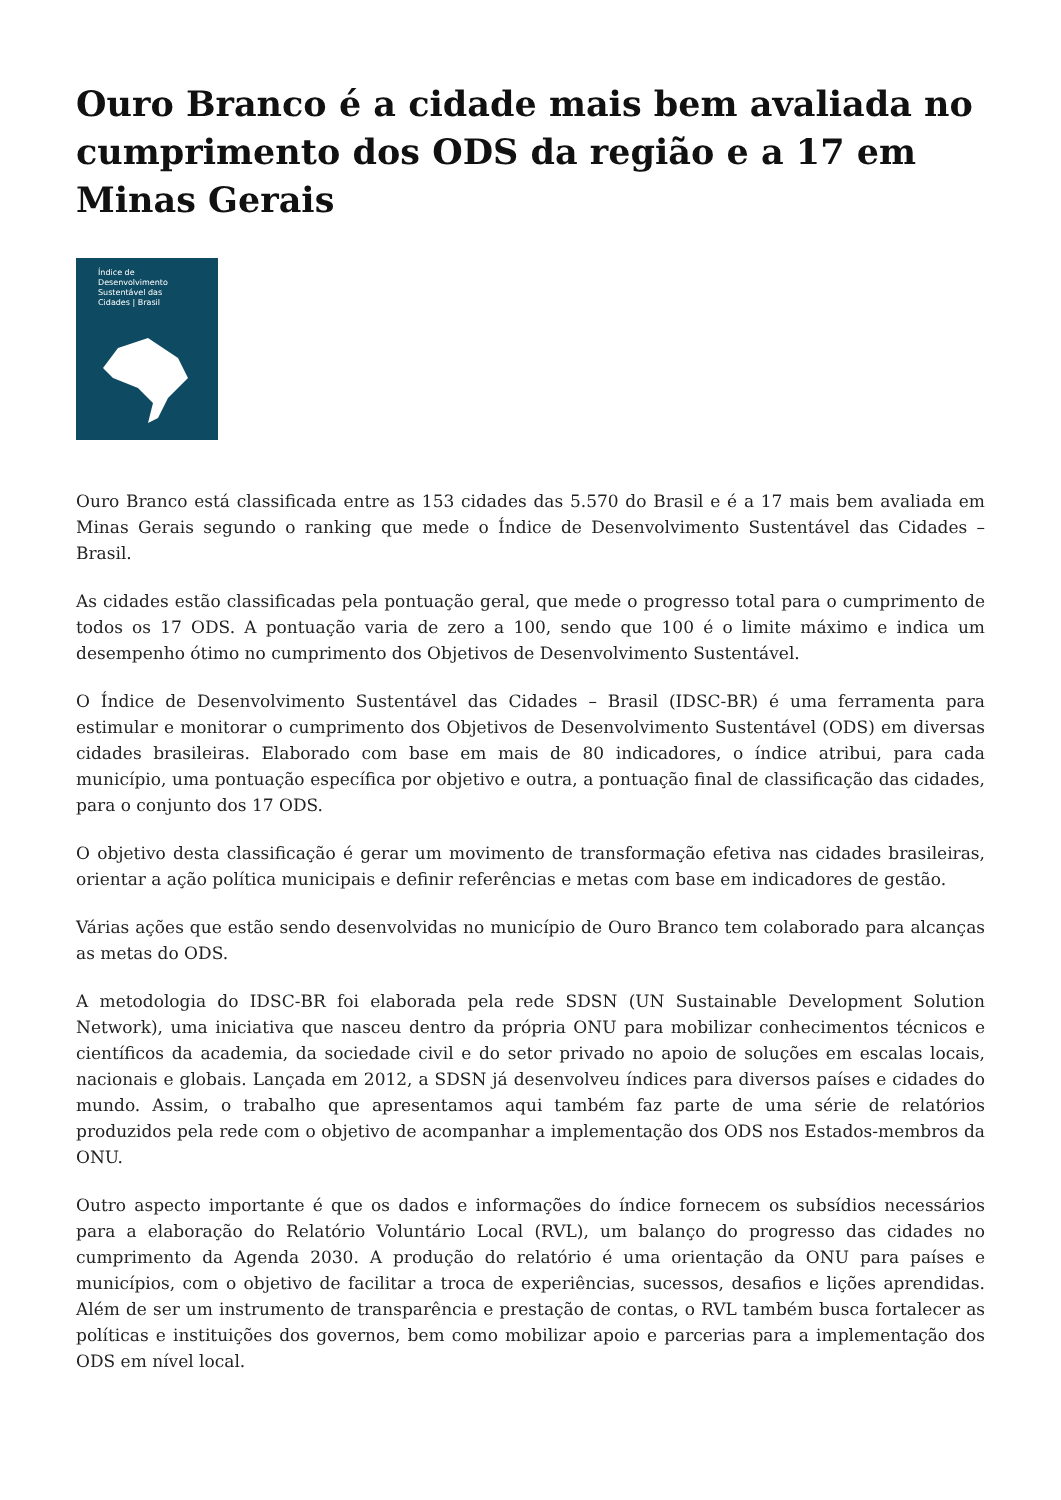Ouro Branco é a cidade mais bem avaliada no cumprimento dos ODS da região e a 17 em Minas Gerais
Índice de
Desenvolvimento
Sustentável das
Cidades | Brasil
Ouro Branco está classificada entre as 153 cidades das 5.570 do Brasil e é a 17 mais bem avaliada em Minas Gerais segundo o ranking que mede o Índice de Desenvolvimento Sustentável das Cidades – Brasil.
As cidades estão classificadas pela pontuação geral, que mede o progresso total para o cumprimento de todos os 17 ODS. A pontuação varia de zero a 100, sendo que 100 é o limite máximo e indica um desempenho ótimo no cumprimento dos Objetivos de Desenvolvimento Sustentável.
O Índice de Desenvolvimento Sustentável das Cidades – Brasil (IDSC-BR) é uma ferramenta para estimular e monitorar o cumprimento dos Objetivos de Desenvolvimento Sustentável (ODS) em diversas cidades brasileiras. Elaborado com base em mais de 80 indicadores, o índice atribui, para cada município, uma pontuação específica por objetivo e outra, a pontuação final de classificação das cidades, para o conjunto dos 17 ODS.
O objetivo desta classificação é gerar um movimento de transformação efetiva nas cidades brasileiras, orientar a ação política municipais e definir referências e metas com base em indicadores de gestão.
Várias ações que estão sendo desenvolvidas no município de Ouro Branco tem colaborado para alcanças as metas do ODS.
A metodologia do IDSC-BR foi elaborada pela rede SDSN (UN Sustainable Development Solution Network), uma iniciativa que nasceu dentro da própria ONU para mobilizar conhecimentos técnicos e científicos da academia, da sociedade civil e do setor privado no apoio de soluções em escalas locais, nacionais e globais. Lançada em 2012, a SDSN já desenvolveu índices para diversos países e cidades do mundo. Assim, o trabalho que apresentamos aqui também faz parte de uma série de relatórios produzidos pela rede com o objetivo de acompanhar a implementação dos ODS nos Estados-membros da ONU.
Outro aspecto importante é que os dados e informações do índice fornecem os subsídios necessários para a elaboração do Relatório Voluntário Local (RVL), um balanço do progresso das cidades no cumprimento da Agenda 2030. A produção do relatório é uma orientação da ONU para países e municípios, com o objetivo de facilitar a troca de experiências, sucessos, desafios e lições aprendidas. Além de ser um instrumento de transparência e prestação de contas, o RVL também busca fortalecer as políticas e instituições dos governos, bem como mobilizar apoio e parcerias para a implementação dos ODS em nível local.